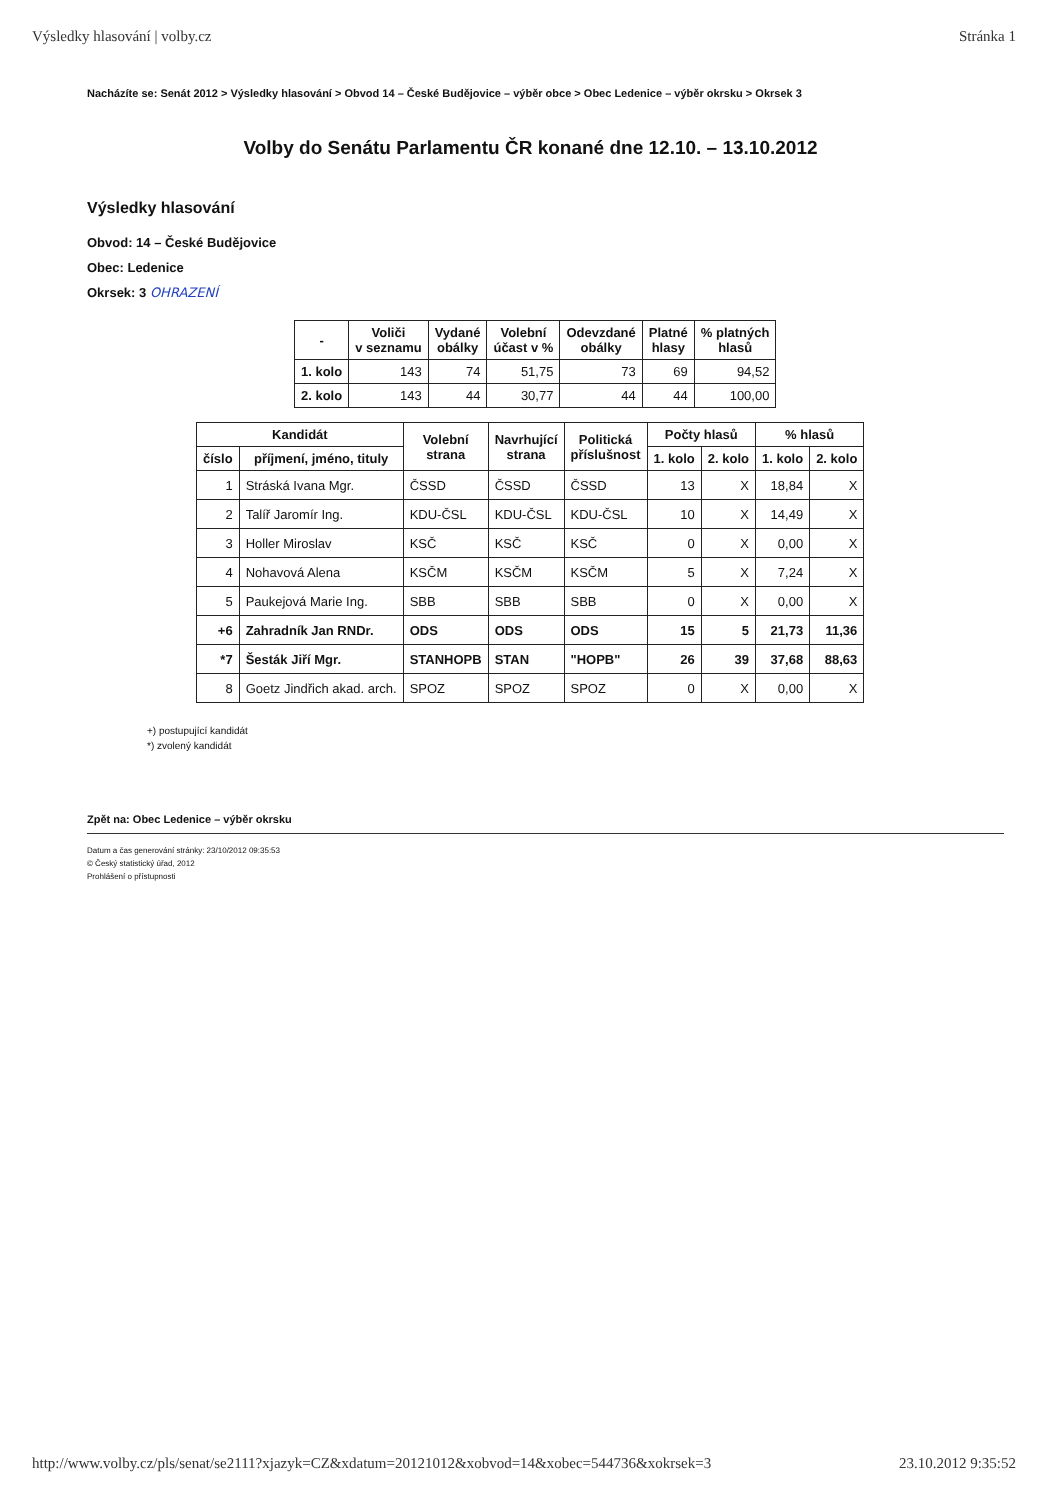Výsledky hlasování | volby.cz Stránka 1
Nacházíte se: Senát 2012 > Výsledky hlasování > Obvod 14 – České Budějovice – výběr obce > Obec Ledenice – výběr okrsku > Okrsek 3
Volby do Senátu Parlamentu ČR konané dne 12.10. – 13.10.2012
Výsledky hlasování
Obvod: 14 – České Budějovice
Obec: Ledenice
Okrsek: 3 OHRAZENÍ
| - | Voliči v seznamu | Vydané obálky | Volební účast v % | Odevzdané obálky | Platné hlasy | % platných hlasů |
| --- | --- | --- | --- | --- | --- | --- |
| 1. kolo | 143 | 74 | 51,75 | 73 | 69 | 94,52 |
| 2. kolo | 143 | 44 | 30,77 | 44 | 44 | 100,00 |
| Kandidát | | Volební strana | Navrhující strana | Politická příslušnost | Počty hlasů | | % hlasů | |
| --- | --- | --- | --- | --- | --- | --- | --- | --- |
| číslo | příjmení, jméno, tituly | | | | 1. kolo | 2. kolo | 1. kolo | 2. kolo |
| 1 | Stráská Ivana Mgr. | ČSSD | ČSSD | ČSSD | 13 | X | 18,84 | X |
| 2 | Talíř Jaromír Ing. | KDU-ČSL | KDU-ČSL | KDU-ČSL | 10 | X | 14,49 | X |
| 3 | Holler Miroslav | KSČ | KSČ | KSČ | 0 | X | 0,00 | X |
| 4 | Nohavová Alena | KSČM | KSČM | KSČM | 5 | X | 7,24 | X |
| 5 | Paukejová Marie Ing. | SBB | SBB | SBB | 0 | X | 0,00 | X |
| +6 | Zahradník Jan RNDr. | ODS | ODS | ODS | 15 | 5 | 21,73 | 11,36 |
| *7 | Šesták Jiří Mgr. | STANHOPB | STAN | "HOPB" | 26 | 39 | 37,68 | 88,63 |
| 8 | Goetz Jindřich akad. arch. | SPOZ | SPOZ | SPOZ | 0 | X | 0,00 | X |
+) postupující kandidát
*) zvolený kandidát
Zpět na: Obec Ledenice – výběr okrsku
Datum a čas generování stránky: 23/10/2012 09:35:53
© Český statistický úřad, 2012
Prohlášení o přístupnosti
http://www.volby.cz/pls/senat/se2111?xjazyk=CZ&xdatum=20121012&xobvod=14&xobec=544736&xokrsek=3 23.10.2012 9:35:52